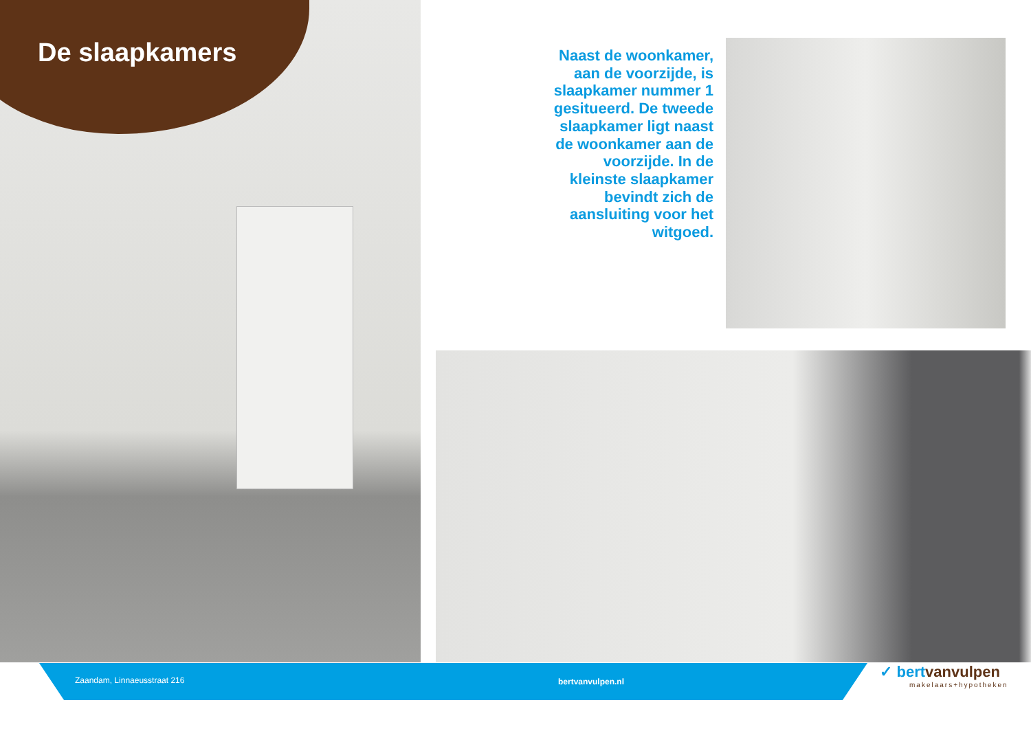De slaapkamers
Naast de woonkamer, aan de voorzijde, is slaapkamer nummer 1 gesitueerd. De tweede slaapkamer ligt naast de woonkamer aan de voorzijde. In de kleinste slaapkamer bevindt zich de aansluiting voor het witgoed.
Zaandam, Linnaeusstraat 216 bertvanvulpen.nl
✓ bertvanvulpen
makelaars+hypotheken